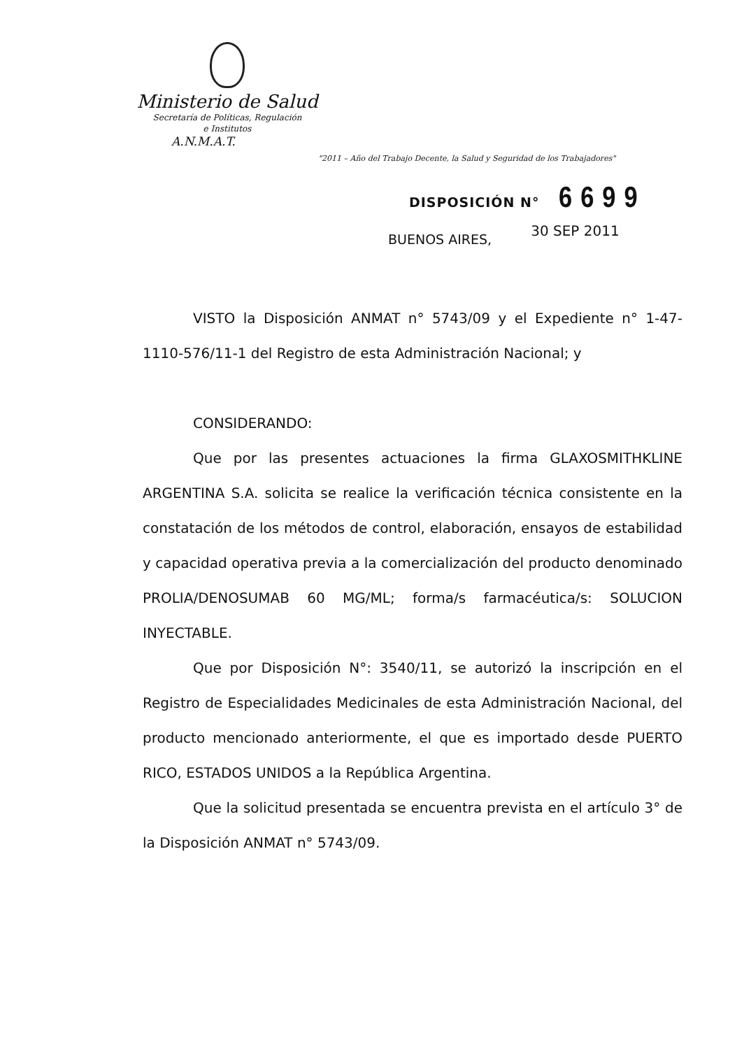Ministerio de Salud
Secretaría de Políticas, Regulación
e Institutos
A.N.M.A.T.
"2011 – Año del Trabajo Decente, la Salud y Seguridad de los Trabajadores"
DISPOSICIÓN N° 6699
BUENOS AIRES, 30 SEP 2011
VISTO la Disposición ANMAT n° 5743/09 y el Expediente n° 1-47-1110-576/11-1 del Registro de esta Administración Nacional; y
CONSIDERANDO:
Que por las presentes actuaciones la firma GLAXOSMITHKLINE ARGENTINA S.A. solicita se realice la verificación técnica consistente en la constatación de los métodos de control, elaboración, ensayos de estabilidad y capacidad operativa previa a la comercialización del producto denominado PROLIA/DENOSUMAB 60 MG/ML; forma/s farmacéutica/s: SOLUCION INYECTABLE.
Que por Disposición N°: 3540/11, se autorizó la inscripción en el Registro de Especialidades Medicinales de esta Administración Nacional, del producto mencionado anteriormente, el que es importado desde PUERTO RICO, ESTADOS UNIDOS a la República Argentina.
Que la solicitud presentada se encuentra prevista en el artículo 3° de la Disposición ANMAT n° 5743/09.